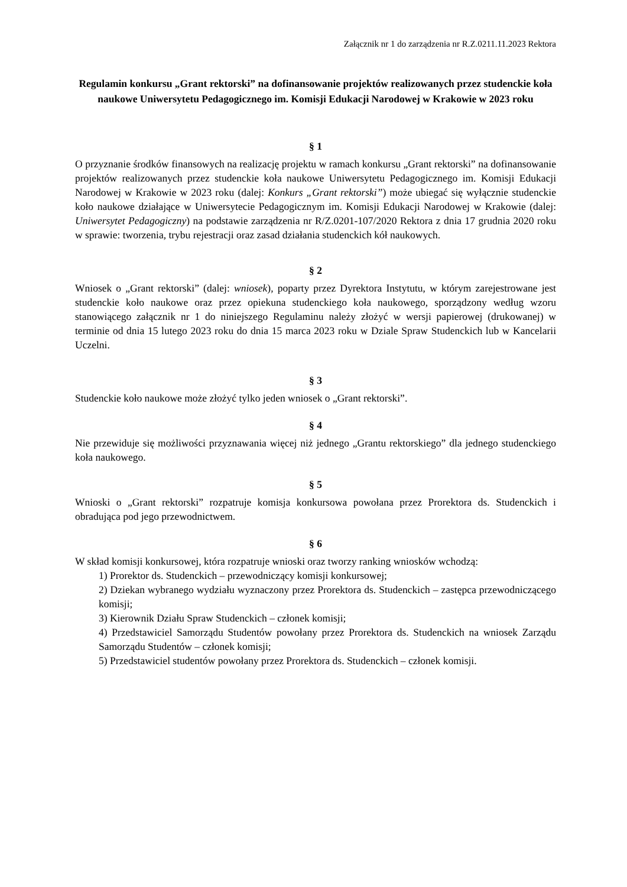Załącznik nr 1 do zarządzenia nr R.Z.0211.11.2023 Rektora
Regulamin konkursu „Grant rektorski” na dofinansowanie projektów realizowanych przez studenckie koła naukowe Uniwersytetu Pedagogicznego im. Komisji Edukacji Narodowej w Krakowie w 2023 roku
§ 1
O przyznanie środków finansowych na realizację projektu w ramach konkursu „Grant rektorski” na dofinansowanie projektów realizowanych przez studenckie koła naukowe Uniwersytetu Pedagogicznego im. Komisji Edukacji Narodowej w Krakowie w 2023 roku (dalej: Konkurs „Grant rektorski”) może ubiegać się wyłącznie studenckie koło naukowe działające w Uniwersytecie Pedagogicznym im. Komisji Edukacji Narodowej w Krakowie (dalej: Uniwersytet Pedagogiczny) na podstawie zarządzenia nr R/Z.0201-107/2020 Rektora z dnia 17 grudnia 2020 roku w sprawie: tworzenia, trybu rejestracji oraz zasad działania studenckich kół naukowych.
§ 2
Wniosek o „Grant rektorski” (dalej: wniosek), poparty przez Dyrektora Instytutu, w którym zarejestrowane jest studenckie koło naukowe oraz przez opiekuna studenckiego koła naukowego, sporządzony według wzoru stanowiącego załącznik nr 1 do niniejszego Regulaminu należy złożyć w wersji papierowej (drukowanej) w terminie od dnia 15 lutego 2023 roku do dnia 15 marca 2023 roku w Dziale Spraw Studenckich lub w Kancelarii Uczelni.
§ 3
Studenckie koło naukowe może złożyć tylko jeden wniosek o „Grant rektorski”.
§ 4
Nie przewiduje się możliwości przyznawania więcej niż jednego „Grantu rektorskiego” dla jednego studenckiego koła naukowego.
§ 5
Wnioski o „Grant rektorski” rozpatruje komisja konkursowa powołana przez Prorektora ds. Studenckich i obradująca pod jego przewodnictwem.
§ 6
W skład komisji konkursowej, która rozpatruje wnioski oraz tworzy ranking wniosków wchodzą:
1) Prorektor ds. Studenckich – przewodniczący komisji konkursowej;
2) Dziekan wybranego wydziału wyznaczony przez Prorektora ds. Studenckich – zastępca przewodniczącego komisji;
3) Kierownik Działu Spraw Studenckich – członek komisji;
4) Przedstawiciel Samorządu Studentów powołany przez Prorektora ds. Studenckich na wniosek Zarządu Samorządu Studentów – członek komisji;
5) Przedstawiciel studentów powołany przez Prorektora ds. Studenckich – członek komisji.